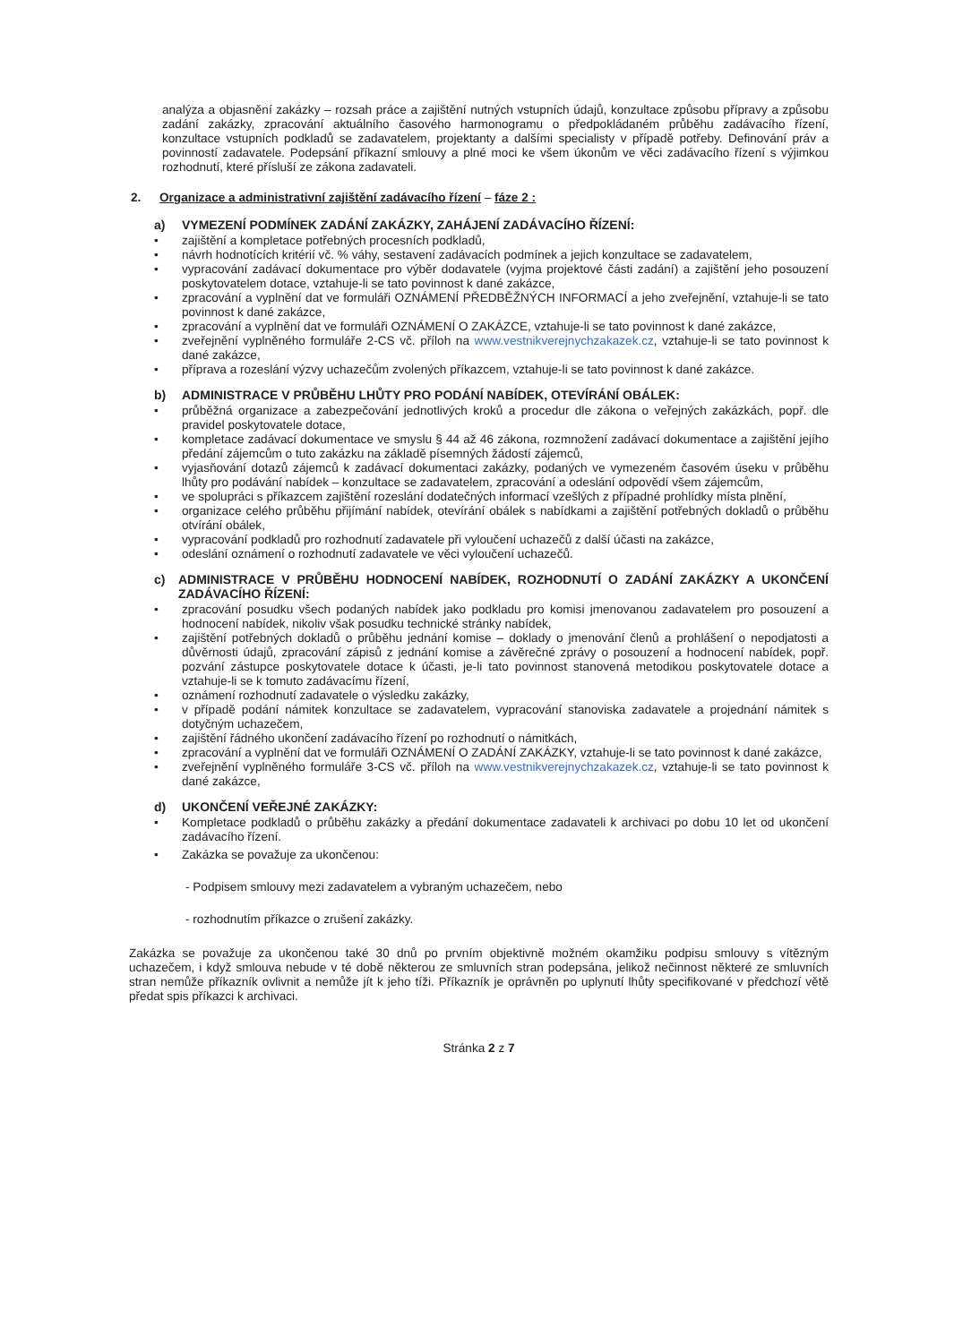analýza a objasnění zakázky – rozsah práce a zajištění nutných vstupních údajů, konzultace způsobu přípravy a způsobu zadání zakázky, zpracování aktuálního časového harmonogramu o předpokládaném průběhu zadávacího řízení, konzultace vstupních podkladů se zadavatelem, projektanty a dalšími specialisty v případě potřeby. Definování práv a povinností zadavatele. Podepsání příkazní smlouvy a plné moci ke všem úkonům ve věci zadávacího řízení s výjimkou rozhodnutí, které přísluší ze zákona zadavateli.
2. Organizace a administrativní zajištění zadávacího řízení – fáze 2 :
a) VYMEZENÍ PODMÍNEK ZADÁNÍ ZAKÁZKY, ZAHÁJENÍ ZADÁVACÍHO ŘÍZENÍ:
• zajištění a kompletace potřebných procesních podkladů,
• návrh hodnotících kritérií vč. % váhy, sestavení zadávacích podmínek a jejich konzultace se zadavatelem,
• vypracování zadávací dokumentace pro výběr dodavatele (vyjma projektové části zadání) a zajištění jeho posouzení poskytovatelem dotace, vztahuje-li se tato povinnost k dané zakázce,
• zpracování a vyplnění dat ve formuláři OZNÁMENÍ PŘEDBĚŽNÝCH INFORMACÍ a jeho zveřejnění, vztahuje-li se tato povinnost k dané zakázce,
• zpracování a vyplnění dat ve formuláři OZNÁMENÍ O ZAKÁZCE, vztahuje-li se tato povinnost k dané zakázce,
• zveřejnění vyplněného formuláře 2-CS vč. příloh na www.vestnikverejnychzakazek.cz, vztahuje-li se tato povinnost k dané zakázce,
• příprava a rozeslání výzvy uchazečům zvolených příkazcem, vztahuje-li se tato povinnost k dané zakázce.
b) ADMINISTRACE V PRŮBĚHU LHŮTY PRO PODÁNÍ NABÍDEK, OTEVÍRÁNÍ OBÁLEK:
• průběžná organizace a zabezpečování jednotlivých kroků a procedur dle zákona o veřejných zakázkách, popř. dle pravidel poskytovatele dotace,
• kompletace zadávací dokumentace ve smyslu § 44 až 46 zákona, rozmnožení zadávací dokumentace a zajištění jejího předání zájemcům o tuto zakázku na základě písemných žádostí zájemců,
• vyjasňování dotazů zájemců k zadávací dokumentaci zakázky, podaných ve vymezeném časovém úseku v průběhu lhůty pro podávání nabídek – konzultace se zadavatelem, zpracování a odeslání odpovědí všem zájemcům,
• ve spolupráci s příkazcem zajištění rozeslání dodatečných informací vzešlých z případné prohlídky místa plnění,
• organizace celého průběhu přijímání nabídek, otevírání obálek s nabídkami a zajištění potřebných dokladů o průběhu otvírání obálek,
• vypracování podkladů pro rozhodnutí zadavatele při vyloučení uchazečů z další účasti na zakázce,
• odeslání oznámení o rozhodnutí zadavatele ve věci vyloučení uchazečů.
c) ADMINISTRACE V PRŮBĚHU HODNOCENÍ NABÍDEK, ROZHODNUTÍ O ZADÁNÍ ZAKÁZKY A UKONČENÍ ZADÁVACÍHO ŘÍZENÍ:
• zpracování posudku všech podaných nabídek jako podkladu pro komisi jmenovanou zadavatelem pro posouzení a hodnocení nabídek, nikoliv však posudku technické stránky nabídek,
• zajištění potřebných dokladů o průběhu jednání komise – doklady o jmenování členů a prohlášení o nepodjatosti a důvěrnosti údajů, zpracování zápisů z jednání komise a závěrečné zprávy o posouzení a hodnocení nabídek, popř. pozvání zástupce poskytovatele dotace k účasti, je-li tato povinnost stanovená metodikou poskytovatele dotace a vztahuje-li se k tomuto zadávacímu řízení,
• oznámení rozhodnutí zadavatele o výsledku zakázky,
• v případě podání námitek konzultace se zadavatelem, vypracování stanoviska zadavatele a projednání námitek s dotyčným uchazečem,
• zajištění řádného ukončení zadávacího řízení po rozhodnutí o námitkách,
• zpracování a vyplnění dat ve formuláři OZNÁMENÍ O ZADÁNÍ ZAKÁZKY, vztahuje-li se tato povinnost k dané zakázce,
• zveřejnění vyplněného formuláře 3-CS vč. příloh na www.vestnikverejnychzakazek.cz, vztahuje-li se tato povinnost k dané zakázce,
d) UKONČENÍ VEŘEJNÉ ZAKÁZKY:
• Kompletace podkladů o průběhu zakázky a předání dokumentace zadavateli k archivaci po dobu 10 let od ukončení zadávacího řízení.
• Zakázka se považuje za ukončenou:
- Podpisem smlouvy mezi zadavatelem a vybraným uchazečem, nebo
- rozhodnutím příkazce o zrušení zakázky.
Zakázka se považuje za ukončenou také 30 dnů po prvním objektivně možném okamžiku podpisu smlouvy s vítězným uchazečem, i když smlouva nebude v té době některou ze smluvních stran podepsána, jelikož nečinnost některé ze smluvních stran nemůže příkazník ovlivnit a nemůže jít k jeho tíži. Příkazník je oprávněn po uplynutí lhůty specifikované v předchozí větě předat spis příkazci k archivaci.
Stránka 2 z 7